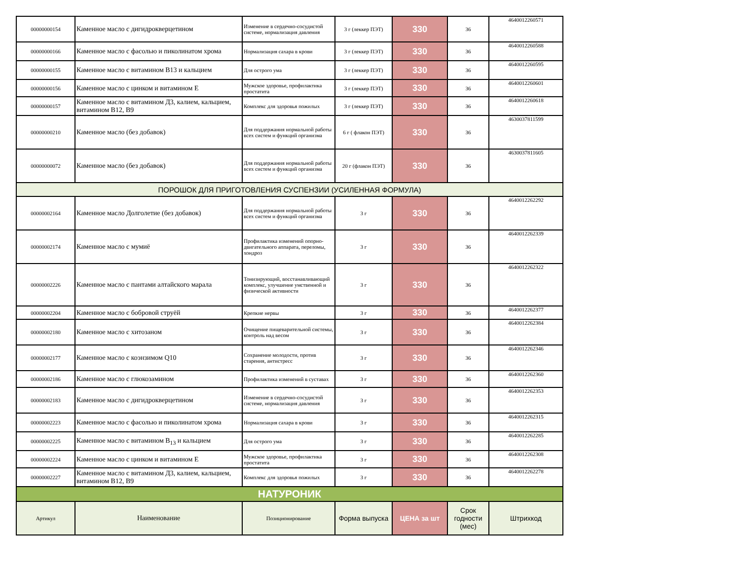| 00000000154 | Каменное масло с дигидрокверцетином | Изменение в сердечно-сосудистой системе, нормализация давления | 3 г (леккер ПЭТ) | 330 | 36 | 4640012260571 |
| 00000000166 | Каменное масло с фасолью и пиколинатом хрома | Нормализация сахара в крови | 3 г (леккер ПЭТ) | 330 | 36 | 4640012260588 |
| 00000000155 | Каменное масло с витамином В13 и кальцием | Для острого ума | 3 г (леккер ПЭТ) | 330 | 36 | 4640012260595 |
| 00000000156 | Каменное масло с цинком и витамином Е | Мужское здоровье, профилактика простатита | 3 г (леккер ПЭТ) | 330 | 36 | 4640012260601 |
| 00000000157 | Каменное масло с витамином Д3, калием, кальцием, витамином В12, В9 | Комплекс для здоровья пожилых | 3 г (леккер ПЭТ) | 330 | 36 | 4640012260618 |
| 00000000210 | Каменное масло (без добавок) | Для поддержания нормальной работы всех систем и функций организма | 6 г ( флакон ПЭТ) | 330 | 36 | 4630037811599 |
| 00000000072 | Каменное масло (без добавок) | Для поддержания нормальной работы всех систем и функций организма | 20 г (флакон ПЭТ) | 330 | 36 | 4630037811605 |
| ПОРОШОК ДЛЯ ПРИГОТОВЛЕНИЯ СУСПЕНЗИИ (УСИЛЕННАЯ ФОРМУЛА) | | | | | | |
| 00000002164 | Каменное масло Долголетие (без добавок) | Для поддержания нормальной работы всех систем и функций организма | 3 г | 330 | 36 | 4640012262292 |
| 00000002174 | Каменное масло с мумиё | Профилактика изменений опорно-двигательного аппарата, переломы, хондроз | 3 г | 330 | 36 | 4640012262339 |
| 00000002226 | Каменное масло с пантами алтайского марала | Тонизирующий, восстанавливающий комплекс, улучшение умственной и физической активности | 3 г | 330 | 36 | 4640012262322 |
| 00000002204 | Каменное масло с бобровой струёй | Крепкие нервы | 3 г | 330 | 36 | 4640012262377 |
| 00000002180 | Каменное масло с хитозаном | Очищение пищеварительной системы, контроль над весом | 3 г | 330 | 36 | 4640012262384 |
| 00000002177 | Каменное масло с коэнзимом Q10 | Сохранение молодости, против старения, антистресс | 3 г | 330 | 36 | 4640012262346 |
| 00000002186 | Каменное масло с глюкозамином | Профилактика изменений в суставах | 3 г | 330 | 36 | 4640012262360 |
| 00000002183 | Каменное масло с дигидрокверцетином | Изменение в сердечно-сосудистой системе, нормализация давления | 3 г | 330 | 36 | 4640012262353 |
| 00000002223 | Каменное масло с фасолью и пиколинатом хрома | Нормализация сахара в крови | 3 г | 330 | 36 | 4640012262315 |
| 00000002225 | Каменное масло с витамином В<sub>13</sub> и кальцием | Для острого ума | 3 г | 330 | 36 | 4640012262285 |
| 00000002224 | Каменное масло с цинком и витамином Е | Мужское здоровье, профилактика простатита | 3 г | 330 | 36 | 4640012262308 |
| 00000002227 | Каменное масло с витамином Д3, калием, кальцием, витамином В12, В9 | Комплекс для здоровья пожилых | 3 г | 330 | 36 | 4640012262278 |
| НАТУРОНИК | | | | | | |
| Артикул | Наименование | Позиционирование | Форма выпуска | ЦЕНА за шт | Срок годности (мес) | Штрихкод |